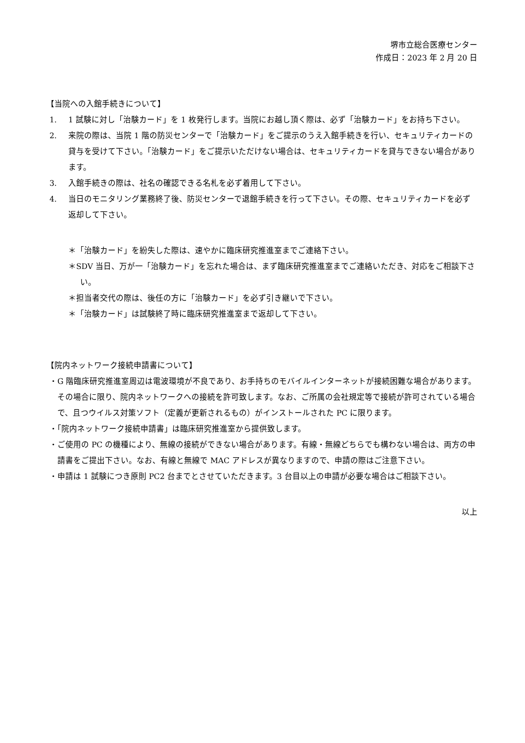堺市立総合医療センター
作成日：2023 年 2 月 20 日
【当院への入館手続きについて】
1. 1 試験に対し「治験カード」を 1 枚発行します。当院にお越し頂く際は、必ず「治験カード」をお持ち下さい。
2. 来院の際は、当院 1 階の防災センターで「治験カード」をご提示のうえ入館手続きを行い、セキュリティカードの貸与を受けて下さい。「治験カード」をご提示いただけない場合は、セキュリティカードを貸与できない場合があります。
3. 入館手続きの際は、社名の確認できる名札を必ず着用して下さい。
4. 当日のモニタリング業務終了後、防災センターで退館手続きを行って下さい。その際、セキュリティカードを必ず返却して下さい。
＊「治験カード」を紛失した際は、速やかに臨床研究推進室までご連絡下さい。
＊SDV 当日、万が一「治験カード」を忘れた場合は、まず臨床研究推進室までご連絡いただき、対応をご相談下さい。
＊担当者交代の際は、後任の方に「治験カード」を必ず引き継いで下さい。
＊「治験カード」は試験終了時に臨床研究推進室まで返却して下さい。
【院内ネットワーク接続申請書について】
・G 階臨床研究推進室周辺は電波環境が不良であり、お手持ちのモバイルインターネットが接続困難な場合があります。その場合に限り、院内ネットワークへの接続を許可致します。なお、ご所属の会社規定等で接続が許可されている場合で、且つウイルス対策ソフト（定義が更新されるもの）がインストールされた PC に限ります。
・「院内ネットワーク接続申請書」は臨床研究推進室から提供致します。
・ご使用の PC の機種により、無線の接続ができない場合があります。有線・無線どちらでも構わない場合は、両方の申請書をご提出下さい。なお、有線と無線で MAC アドレスが異なりますので、申請の際はご注意下さい。
・申請は 1 試験につき原則 PC2 台までとさせていただきます。3 台目以上の申請が必要な場合はご相談下さい。
以上